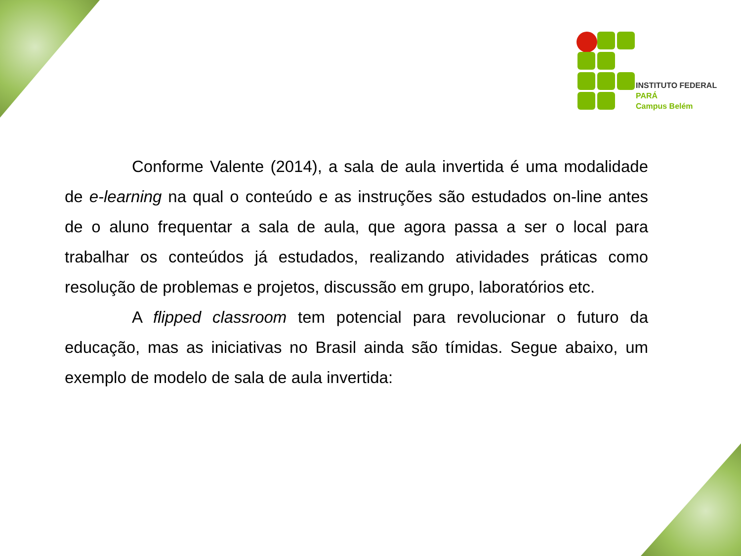INSTITUTO FEDERAL
PARÁ
Campus Belém
Conforme Valente (2014), a sala de aula invertida é uma modalidade de e-learning na qual o conteúdo e as instruções são estudados on-line antes de o aluno frequentar a sala de aula, que agora passa a ser o local para trabalhar os conteúdos já estudados, realizando atividades práticas como resolução de problemas e projetos, discussão em grupo, laboratórios etc.
A flipped classroom tem potencial para revolucionar o futuro da educação, mas as iniciativas no Brasil ainda são tímidas. Segue abaixo, um exemplo de modelo de sala de aula invertida: